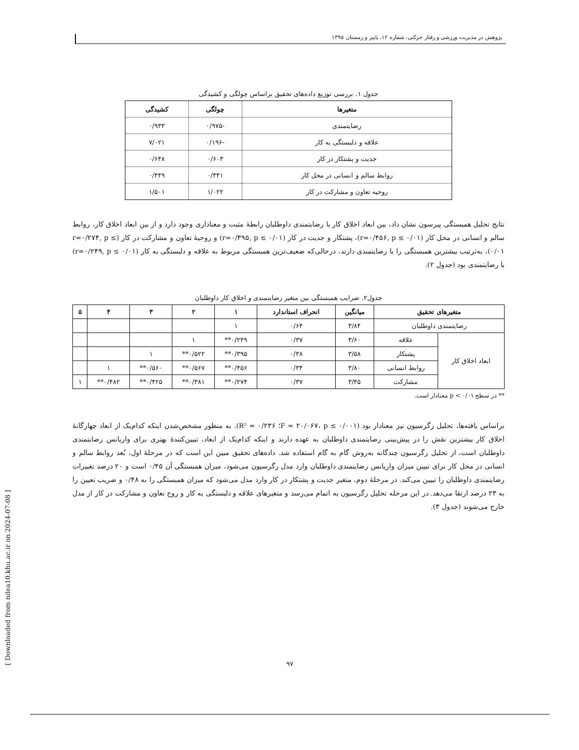پژوهش در مدیریت ورزشی و رفتار حرکتی، شماره ۱۲، پاییز و زمستان ۱۳۹۵
جدول ۱. بررسی توزیع داده‌های تحقیق براساس چولگی و کشیدگی
| متغیرها | چولگی | کشیدگی |
| --- | --- | --- |
| رضایتمندی | -۰/۹۷۵ | ۰/۹۳۳ |
| علاقه و دلبستگی به کار | -۰/۱۹۶ | ۷/۰۲۱ |
| جدیت و پشتکار در کار | ۰/۶۰۳ | ۰/۶۴۸ |
| روابط سالم و انسانی در محل کار | ۰/۳۴۱ | ۰/۴۴۹ |
| روحیه تعاون و مشارکت در کار | ۱/۰۲۲ | ۱/۵۰۱ |
نتایج تحلیل همبستگی پیرسون نشان داد، بین ابعاد اخلاق کار با رضایتمندی داوطلبان رابطهٔ مثبت و معناداری وجود دارد و از بین ابعاد اخلاق کار، روابط سالم و انسانی در محل کار (r=۰/۴۵۶, p ≤ ۰/۰۱)، پشتکار و جدیت در کار (r=۰/۳۹۵, p ≤ ۰/۰۱) و روحیهٔ تعاون و مشارکت در کار (r=۰/۲۷۴, p ≤ ۰/۰۱)، به‌ترتیب بیشترین همبستگی را با رضایتمندی دارند، درحالی‌که ضعیف‌ترین همبستگی مربوط به علاقه و دلبستگی به کار (r=۰/۲۴۹, p ≤ ۰/۰۱) با رضایتمندی بود (جدول ۲).
جدول۲. ضرایب همبستگی بین متغیر رضایتمندی و اخلاق کار داوطلبان
| متغیرهای تحقیق | | میانگین | انحراف استاندارد | ۱ | ۲ | ۳ | ۴ | ۵ |
| --- | --- | --- | --- | --- | --- | --- | --- | --- |
| رضایتمندی داوطلبان | | ۳/۸۴ | ۰/۶۴ | ۱ | | | | |
| ابعاد اخلاق کار | علاقه | ۳/۶۰ | ۰/۳۷ | ۰/۲۴۹** | ۱ | | | |
| | پشتکار | ۳/۵۸ | ۰/۳۸ | ۰/۳۹۵** | ۰/۵۲۲** | ۱ | | |
| | روابط انسانی | ۳/۸۰ | ۰/۳۴ | ۰/۴۵۶** | ۰/۵۶۷** | ۰/۵۶۰** | ۱ | |
| | مشارکت | ۳/۴۵ | ۰/۳۷ | ۰/۲۷۴** | ۰/۳۸۱** | ۰/۴۲۵** | ۰/۴۸۲** | ۱ |
** در سطح p < ۰/۰۱ معنادار است.
براساس یافته‌ها، تحلیل رگرسیون نیز معنادار بود (F = ۲۰/۰۶۷، p ≤ ۰/۰۰۱؛ R² = ۰/۲۳۶). به منظور مشخص‌شدن اینکه کدام‌یک از ابعاد چهارگانهٔ اخلاق کار بیشترین نقش را در پیش‌بینی رضایتمندی داوطلبان به عهده دارند و اینکه کدام‌یک از ابعاد، تبیین‌کنندهٔ بهتری برای واریانس رضایتمندی داوطلبان است، از تحلیل رگرسیون چندگانه به‌روش گام به گام استفاده شد. داده‌های تحقیق مبین این است که در مرحلهٔ اول، بُعد روابط سالم و انسانی در محل کار برای تبیین میزان واریانس رضایتمندی داوطلبان وارد مدل رگرسیون می‌شود، میزان همبستگی آن ۰/۴۵ است و ۲۰ درصد تغییرات رضایتمندی داوطلبان را تبیین می‌کند. در مرحلهٔ دوم، متغیر جدیت و پشتکار در کار وارد مدل می‌شود که میزان همبستگی را به ۰/۴۸ و ضریب تعیین را به ۲۳ درصد ارتقا می‌دهد. در این مرحله تحلیل رگرسیون به اتمام می‌رسد و متغیرهای علاقه و دلبستگی به کار و روح تعاون و مشارکت در کار از مدل خارج می‌شوند (جدول ۳).
[ Downloaded from ndea10.khu.ac.ir on 2024-07-08 ]
۹۷